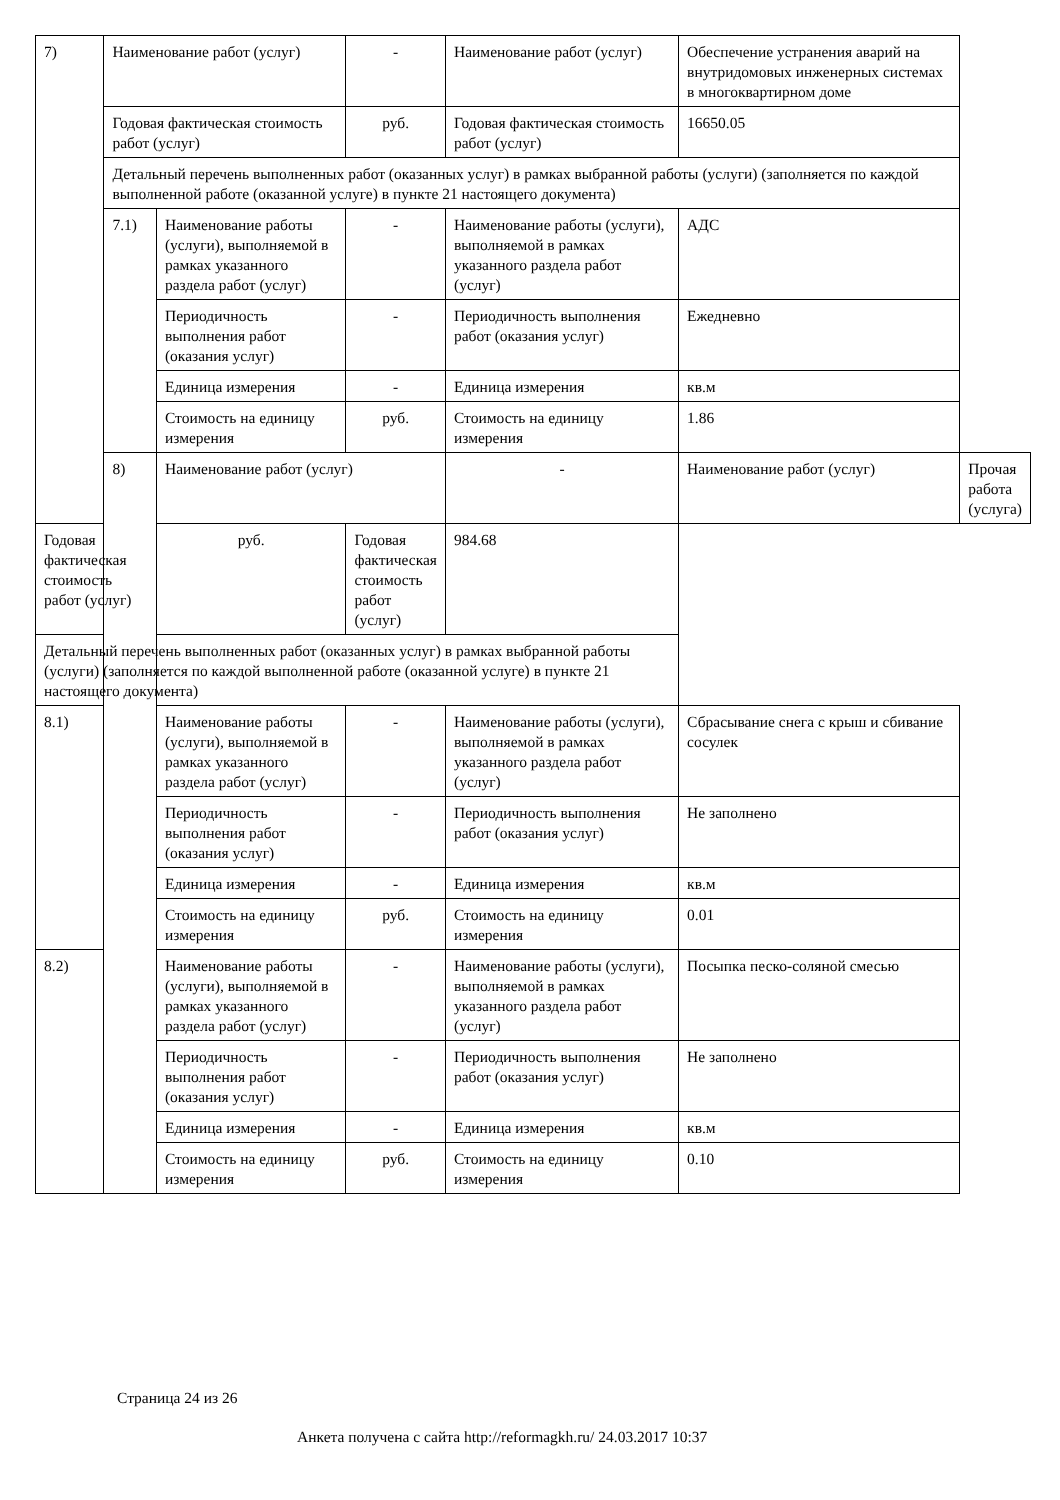| 7) | Наименование работ (услуг) | | - | Наименование работ (услуг) | Обеспечение устранения аварий на внутридомовых инженерных системах в многоквартирном доме | |
| | Годовая фактическая стоимость работ (услуг) | | руб. | Годовая фактическая стоимость работ (услуг) | 16650.05 | |
| | Детальный перечень выполненных работ (оказанных услуг) в рамках выбранной работы (услуги) (заполняется по каждой выполненной работе (оказанной услуге) в пункте 21 настоящего документа) | | | | | |
| | 7.1) | Наименование работы (услуги), выполняемой в рамках указанного раздела работ (услуг) | - | Наименование работы (услуги), выполняемой в рамках указанного раздела работ (услуг) | АДС | |
| | | Периодичность выполнения работ (оказания услуг) | - | Периодичность выполнения работ (оказания услуг) | Ежедневно | |
| | | Единица измерения | - | Единица измерения | кв.м | |
| | | Стоимость на единицу измерения | руб. | Стоимость на единицу измерения | 1.86 | |
| | 8) | Наименование работ (услуг) | | - | Наименование работ (услуг) | Прочая работа (услуга) |
| Годовая фактическая стоимость работ (услуг) | | руб. | Годовая фактическая стоимость работ (услуг) | 984.68 | | |
| Детальный перечень выполненных работ (оказанных услуг) в рамках выбранной работы (услуги) (заполняется по каждой выполненной работе (оказанной услуге) в пункте 21 настоящего документа) | | | | | | |
| 8.1) | | Наименование работы (услуги), выполняемой в рамках указанного раздела работ (услуг) | - | Наименование работы (услуги), выполняемой в рамках указанного раздела работ (услуг) | Сбрасывание снега с крыш и сбивание сосулек | |
| | | Периодичность выполнения работ (оказания услуг) | - | Периодичность выполнения работ (оказания услуг) | Не заполнено | |
| | | Единица измерения | - | Единица измерения | кв.м | |
| | | Стоимость на единицу измерения | руб. | Стоимость на единицу измерения | 0.01 | |
| 8.2) | | Наименование работы (услуги), выполняемой в рамках указанного раздела работ (услуг) | - | Наименование работы (услуги), выполняемой в рамках указанного раздела работ (услуг) | Посыпка песко-соляной смесью | |
| | | Периодичность выполнения работ (оказания услуг) | - | Периодичность выполнения работ (оказания услуг) | Не заполнено | |
| | | Единица измерения | - | Единица измерения | кв.м | |
| | | Стоимость на единицу измерения | руб. | Стоимость на единицу измерения | 0.10 | |
Страница 24 из 26
Анкета получена с сайта http://reformagkh.ru/ 24.03.2017 10:37